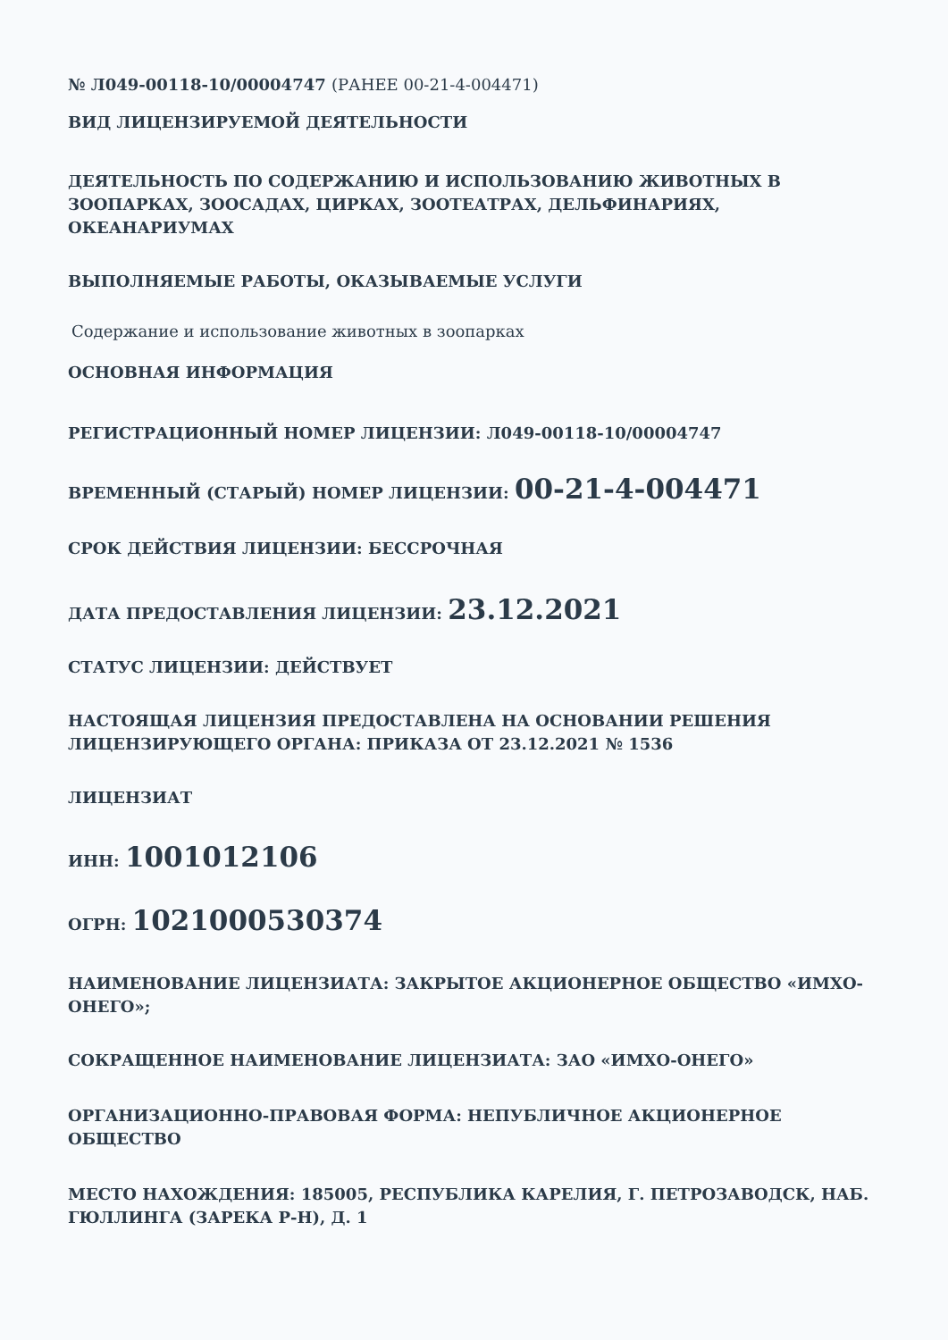№ Л049-00118-10/00004747 (РАНЕЕ 00-21-4-004471)
ВИД ЛИЦЕНЗИРУЕМОЙ ДЕЯТЕЛЬНОСТИ
ДЕЯТЕЛЬНОСТЬ ПО СОДЕРЖАНИЮ И ИСПОЛЬЗОВАНИЮ ЖИВОТНЫХ В ЗООПАРКАХ, ЗООСАДАХ, ЦИРКАХ, ЗООТЕАТРАХ, ДЕЛЬФИНАРИЯХ, ОКЕАНАРИУМАХ
ВЫПОЛНЯЕМЫЕ РАБОТЫ, ОКАЗЫВАЕМЫЕ УСЛУГИ
Содержание и использование животных в зоопарках
ОСНОВНАЯ ИНФОРМАЦИЯ
РЕГИСТРАЦИОННЫЙ НОМЕР ЛИЦЕНЗИИ: Л049-00118-10/00004747
ВРЕМЕННЫЙ (СТАРЫЙ) НОМЕР ЛИЦЕНЗИИ: 00-21-4-004471
СРОК ДЕЙСТВИЯ ЛИЦЕНЗИИ: БЕССРОЧНАЯ
ДАТА ПРЕДОСТАВЛЕНИЯ ЛИЦЕНЗИИ: 23.12.2021
СТАТУС ЛИЦЕНЗИИ: ДЕЙСТВУЕТ
НАСТОЯЩАЯ ЛИЦЕНЗИЯ ПРЕДОСТАВЛЕНА НА ОСНОВАНИИ РЕШЕНИЯ ЛИЦЕНЗИРУЮЩЕГО ОРГАНА: ПРИКАЗА ОТ 23.12.2021 № 1536
ЛИЦЕНЗИАТ
ИНН: 1001012106
ОГРН: 1021000530374
НАИМЕНОВАНИЕ ЛИЦЕНЗИАТА: ЗАКРЫТОЕ АКЦИОНЕРНОЕ ОБЩЕСТВО «ИМХО-ОНЕГО»;
СОКРАЩЕННОЕ НАИМЕНОВАНИЕ ЛИЦЕНЗИАТА: ЗАО «ИМХО-ОНЕГО»
ОРГАНИЗАЦИОННО-ПРАВОВАЯ ФОРМА: НЕПУБЛИЧНОЕ АКЦИОНЕРНОЕ ОБЩЕСТВО
МЕСТО НАХОЖДЕНИЯ: 185005, РЕСПУБЛИКА КАРЕЛИЯ, Г. ПЕТРОЗАВОДСК, НАБ. ГЮЛЛИНГА (ЗАРЕКА Р-Н), Д. 1